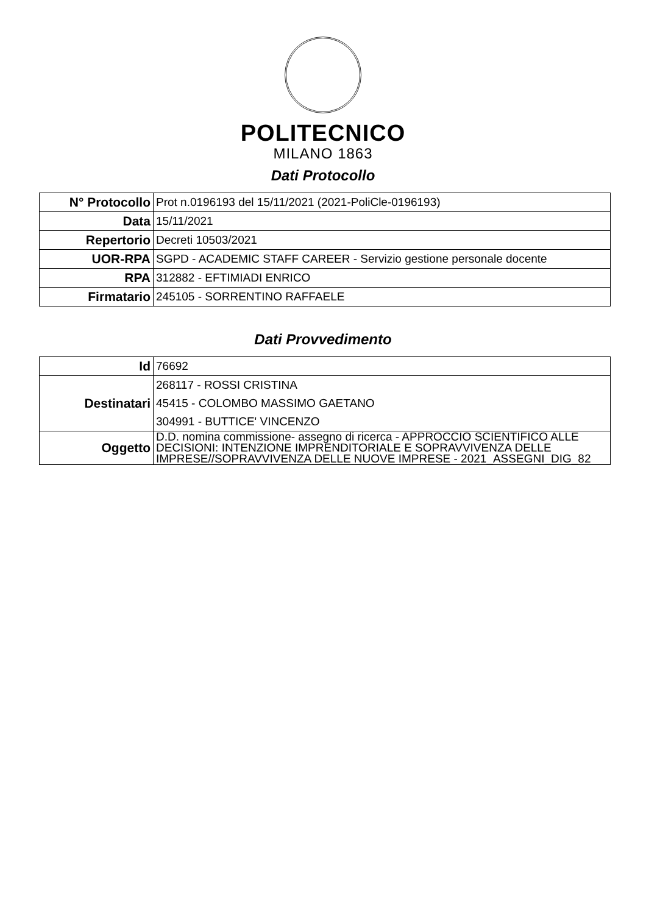POLITECNICO
MILANO 1863
Dati Protocollo
| N° Protocollo | Prot n.0196193 del 15/11/2021 (2021-PoliCle-0196193) |
| Data | 15/11/2021 |
| Repertorio | Decreti 10503/2021 |
| UOR-RPA | SGPD - ACADEMIC STAFF CAREER - Servizio gestione personale docente |
| RPA | 312882 - EFTIMIADI ENRICO |
| Firmatario | 245105 - SORRENTINO RAFFAELE |
Dati Provvedimento
| Id | 76692 |
| Destinatari | 268117 - ROSSI CRISTINA 45415 - COLOMBO MASSIMO GAETANO 304991 - BUTTICE' VINCENZO |
| Oggetto | D.D. nomina commissione- assegno di ricerca - APPROCCIO SCIENTIFICO ALLE DECISIONI: INTENZIONE IMPRENDITORIALE E SOPRAVVIVENZA DELLE IMPRESE//SOPRAVVIVENZA DELLE NUOVE IMPRESE - 2021_ASSEGNI_DIG_82 |